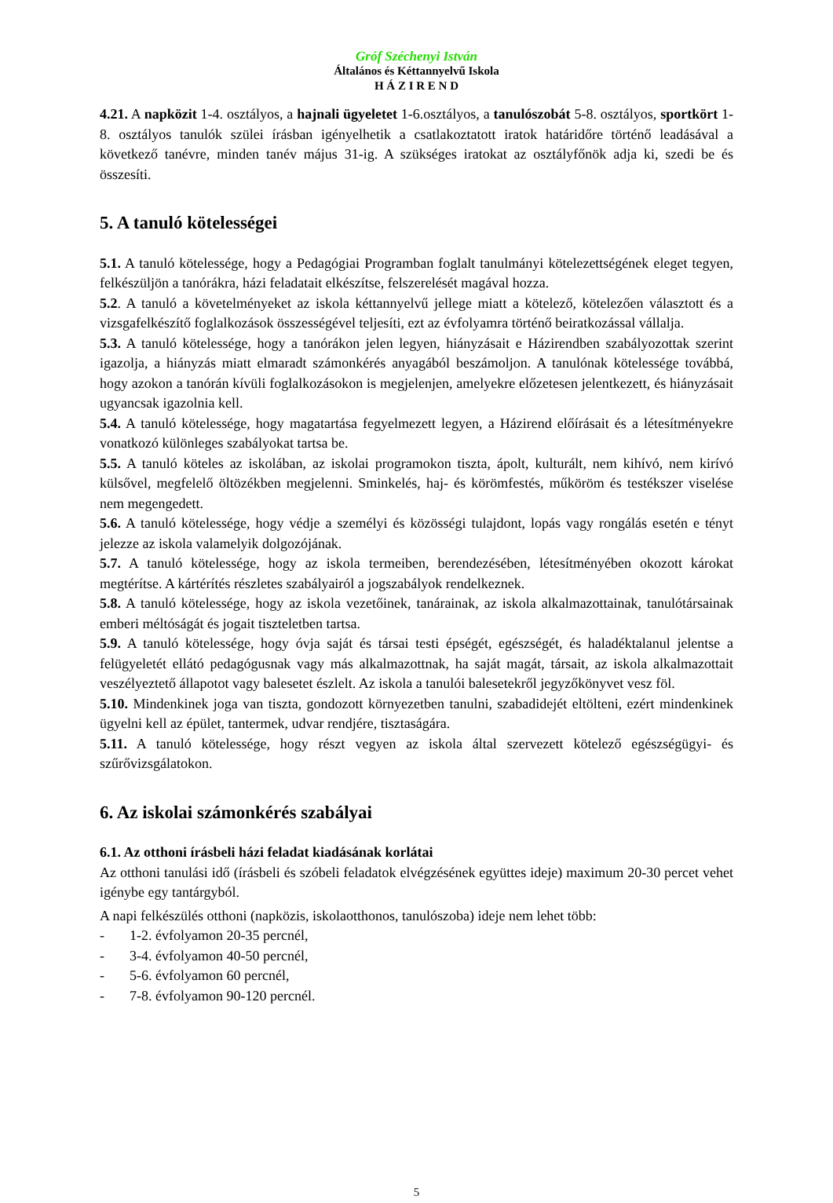Gróf Széchenyi István
Általános és Kéttannyelvű Iskola
H Á Z I R E N D
4.21. A napközit 1-4. osztályos, a hajnali ügyeletet 1-6.osztályos, a tanulószobát 5-8. osztályos, sportkört 1-8. osztályos tanulók szülei írásban igényelhetik a csatlakoztatott iratok határidőre történő leadásával a következő tanévre, minden tanév május 31-ig. A szükséges iratokat az osztályfőnök adja ki, szedi be és összesíti.
5. A tanuló kötelességei
5.1. A tanuló kötelessége, hogy a Pedagógiai Programban foglalt tanulmányi kötelezettségének eleget tegyen, felkészüljön a tanórákra, házi feladatait elkészítse, felszerelését magával hozza.
5.2. A tanuló a követelményeket az iskola kéttannyelvű jellege miatt a kötelező, kötelezően választott és a vizsgafelkészítő foglalkozások összességével teljesíti, ezt az évfolyamra történő beiratkozással vállalja.
5.3. A tanuló kötelessége, hogy a tanórákon jelen legyen, hiányzásait e Házirendben szabályozottak szerint igazolja, a hiányzás miatt elmaradt számonkérés anyagából beszámoljon. A tanulónak kötelessége továbbá, hogy azokon a tanórán kívüli foglalkozásokon is megjelenjen, amelyekre előzetesen jelentkezett, és hiányzásait ugyancsak igazolnia kell.
5.4. A tanuló kötelessége, hogy magatartása fegyelmezett legyen, a Házirend előírásait és a létesítményekre vonatkozó különleges szabályokat tartsa be.
5.5. A tanuló köteles az iskolában, az iskolai programokon tiszta, ápolt, kulturált, nem kihívó, nem kirívó külsővel, megfelelő öltözékben megjelenni. Sminkelés, haj- és körömfestés, műköröm és testékszer viselése nem megengedett.
5.6. A tanuló kötelessége, hogy védje a személyi és közösségi tulajdont, lopás vagy rongálás esetén e tényt jelezze az iskola valamelyik dolgozójának.
5.7. A tanuló kötelessége, hogy az iskola termeiben, berendezésében, létesítményében okozott károkat megtérítse. A kártérítés részletes szabályairól a jogszabályok rendelkeznek.
5.8. A tanuló kötelessége, hogy az iskola vezetőinek, tanárainak, az iskola alkalmazottainak, tanulótársainak emberi méltóságát és jogait tiszteletben tartsa.
5.9. A tanuló kötelessége, hogy óvja saját és társai testi épségét, egészségét, és haladéktalanul jelentse a felügyeletét ellátó pedagógusnak vagy más alkalmazottnak, ha saját magát, társait, az iskola alkalmazottait veszélyeztető állapotot vagy balesetet észlelt. Az iskola a tanulói balesetekről jegyzőkönyvet vesz föl.
5.10. Mindenkinek joga van tiszta, gondozott környezetben tanulni, szabadidejét eltölteni, ezért mindenkinek ügyelni kell az épület, tantermek, udvar rendjére, tisztaságára.
5.11. A tanuló kötelessége, hogy részt vegyen az iskola által szervezett kötelező egészségügyi- és szűrővizsgálatokon.
6. Az iskolai számonkérés szabályai
6.1. Az otthoni írásbeli házi feladat kiadásának korlátai
Az otthoni tanulási idő (írásbeli és szóbeli feladatok elvégzésének együttes ideje) maximum 20-30 percet vehet igénybe egy tantárgyból.
A napi felkészülés otthoni (napközis, iskolaotthonos, tanulószoba) ideje nem lehet több:
- 1-2. évfolyamon 20-35 percnél,
- 3-4. évfolyamon 40-50 percnél,
- 5-6. évfolyamon 60 percnél,
- 7-8. évfolyamon 90-120 percnél.
5